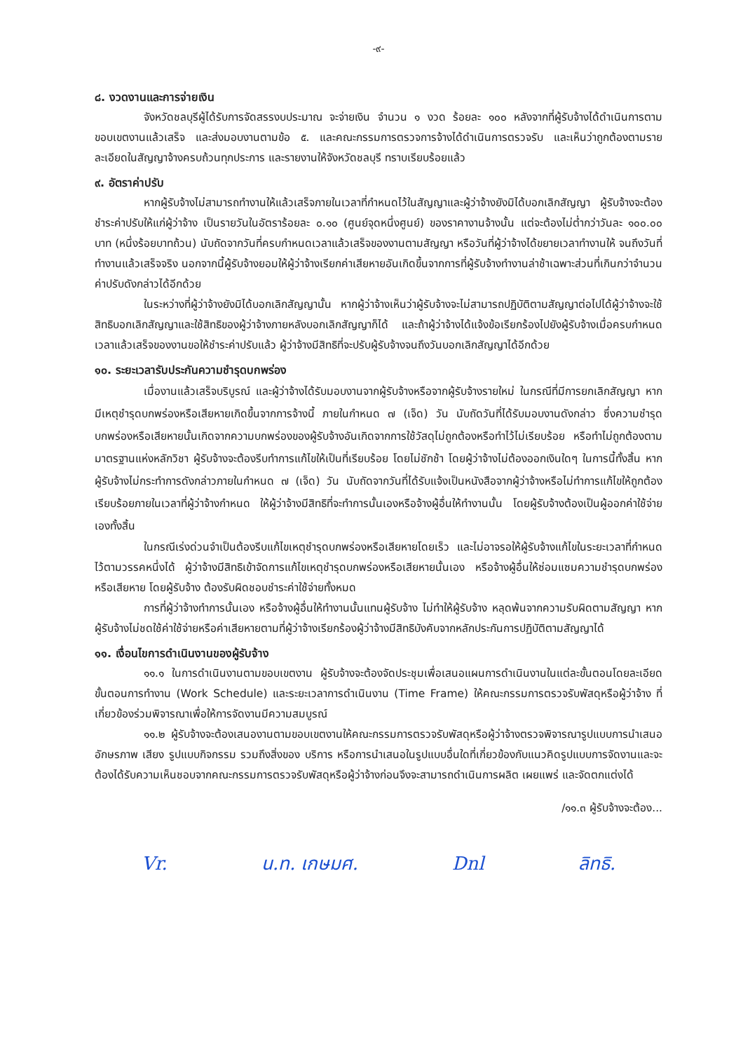-๙-
๘. งวดงานและการจ่ายเงิน
จังหวัดชลบุรีผู้ได้รับการจัดสรรงบประมาณ จะจ่ายเงิน จำนวน ๑ งวด ร้อยละ ๑๐๐ หลังจากที่ผู้รับจ้างได้ดำเนินการตามขอบเขตงานแล้วเสร็จ และส่งมอบงานตามข้อ ๕. และคณะกรรมการตรวจการจ้างได้ดำเนินการตรวจรับ และเห็นว่าถูกต้องตามรายละเอียดในสัญญาจ้างครบถ้วนทุกประการ และรายงานให้จังหวัดชลบุรี ทราบเรียบร้อยแล้ว
๙. อัตราค่าปรับ
หากผู้รับจ้างไม่สามารถทำงานให้แล้วเสร็จภายในเวลาที่กำหนดไว้ในสัญญาและผู้ว่าจ้างยังมิได้บอกเลิกสัญญา ผู้รับจ้างจะต้องชำระค่าปรับให้แก่ผู้ว่าจ้าง เป็นรายวันในอัตราร้อยละ ๐.๑๐ (ศูนย์จุดหนึ่งศูนย์) ของราคางานจ้างนั้น แต่จะต้องไม่ต่ำกว่าวันละ ๑๐๐.๐๐ บาท (หนึ่งร้อยบาทถ้วน) นับถัดจากวันที่ครบกำหนดเวลาแล้วเสร็จของงานตามสัญญา หรือวันที่ผู้ว่าจ้างได้ขยายเวลาทำงานให้ จนถึงวันที่ทำงานแล้วเสร็จจริง นอกจากนี้ผู้รับจ้างยอมให้ผู้ว่าจ้างเรียกค่าเสียหายอันเกิดขึ้นจากการที่ผู้รับจ้างทำงานล่าช้าเฉพาะส่วนที่เกินกว่าจำนวนค่าปรับดังกล่าวได้อีกด้วย
ในระหว่างที่ผู้ว่าจ้างยังมิได้บอกเลิกสัญญานั้น หากผู้ว่าจ้างเห็นว่าผู้รับจ้างจะไม่สามารถปฏิบัติตามสัญญาต่อไปได้ผู้ว่าจ้างจะใช้สิทธิบอกเลิกสัญญาและใช้สิทธิของผู้ว่าจ้างภายหลังบอกเลิกสัญญาก็ได้ และถ้าผู้ว่าจ้างได้แจ้งข้อเรียกร้องไปยังผู้รับจ้างเมื่อครบกำหนดเวลาแล้วเสร็จของงานขอให้ชำระค่าปรับแล้ว ผู้ว่าจ้างมีสิทธิที่จะปรับผู้รับจ้างจนถึงวันบอกเลิกสัญญาได้อีกด้วย
๑๐. ระยะเวลารับประกันความชำรุดบกพร่อง
เมื่องานแล้วเสร็จบริบูรณ์ และผู้ว่าจ้างได้รับมอบงานจากผู้รับจ้างหรือจากผู้รับจ้างรายใหม่ ในกรณีที่มีการยกเลิกสัญญา หากมีเหตุชำรุดบกพร่องหรือเสียหายเกิดขึ้นจากการจ้างนี้ ภายในกำหนด ๗ (เจ็ด) วัน นับถัดวันที่ได้รับมอบงานดังกล่าว ซึ่งความชำรุดบกพร่องหรือเสียหายนั้นเกิดจากความบกพร่องของผู้รับจ้างอันเกิดจากการใช้วัสดุไม่ถูกต้องหรือทำไว้ไม่เรียบร้อย หรือทำไม่ถูกต้องตามมาตรฐานแห่งหลักวิชา ผู้รับจ้างจะต้องรีบทำการแก้ไขให้เป็นที่เรียบร้อย โดยไม่ชักช้า โดยผู้ว่าจ้างไม่ต้องออกเงินใดๆ ในการนี้ทั้งสิ้น หากผู้รับจ้างไม่กระทำการดังกล่าวภายในกำหนด ๗ (เจ็ด) วัน นับถัดจากวันที่ได้รับแจ้งเป็นหนังสือจากผู้ว่าจ้างหรือไม่ทำการแก้ไขให้ถูกต้องเรียบร้อยภายในเวลาที่ผู้ว่าจ้างกำหนด ให้ผู้ว่าจ้างมีสิทธิที่จะทำการนั้นเองหรือจ้างผู้อื่นให้ทำงานนั้น โดยผู้รับจ้างต้องเป็นผู้ออกค่าใช้จ่ายเองทั้งสิ้น
ในกรณีเร่งด่วนจำเป็นต้องรีบแก้ไขเหตุชำรุดบกพร่องหรือเสียหายโดยเร็ว และไม่อาจรอให้ผู้รับจ้างแก้ไขในระยะเวลาที่กำหนดไว้ตามวรรคหนึ่งได้ ผู้ว่าจ้างมีสิทธิเข้าจัดการแก้ไขเหตุชำรุดบกพร่องหรือเสียหายนั้นเอง หรือจ้างผู้อื่นให้ซ่อมแซมความชำรุดบกพร่องหรือเสียหาย โดยผู้รับจ้าง ต้องรับผิดชอบชำระค่าใช้จ่ายทั้งหมด
การที่ผู้ว่าจ้างทำการนั้นเอง หรือจ้างผู้อื่นให้ทำงานนั้นแทนผู้รับจ้าง ไม่ทำให้ผู้รับจ้าง หลุดพ้นจากความรับผิดตามสัญญา หากผู้รับจ้างไม่ชดใช้ค่าใช้จ่ายหรือค่าเสียหายตามที่ผู้ว่าจ้างเรียกร้องผู้ว่าจ้างมีสิทธิบังคับจากหลักประกันการปฏิบัติตามสัญญาได้
๑๑. เงื่อนไขการดำเนินงานของผู้รับจ้าง
๑๑.๑ ในการดำเนินงานตามขอบเขตงาน ผู้รับจ้างจะต้องจัดประชุมเพื่อเสนอแผนการดำเนินงานในแต่ละขั้นตอนโดยละเอียด ขั้นตอนการทำงาน (Work Schedule) และระยะเวลาการดำเนินงาน (Time Frame) ให้คณะกรรมการตรวจรับพัสดุหรือผู้ว่าจ้าง ที่เกี่ยวข้องร่วมพิจารณาเพื่อให้การจัดงานมีความสมบูรณ์
๑๑.๒ ผู้รับจ้างจะต้องเสนองานตามขอบเขตงานให้คณะกรรมการตรวจรับพัสดุหรือผู้ว่าจ้างตรวจพิจารณารูปแบบการนำเสนอ อักษรภาพ เสียง รูปแบบกิจกรรม รวมถึงสิ่งของ บริการ หรือการนำเสนอในรูปแบบอื่นใดที่เกี่ยวข้องกับแนวคิดรูปแบบการจัดงานและจะต้องได้รับความเห็นชอบจากคณะกรรมการตรวจรับพัสดุหรือผู้ว่าจ้างก่อนจึงจะสามารถดำเนินการผลิต เผยแพร่ และจัดตกแต่งได้
/๑๑.๓ ผู้รับจ้างจะต้อง...
Vr. น.ท. เกษมศ. Dnl ลิทธิ.